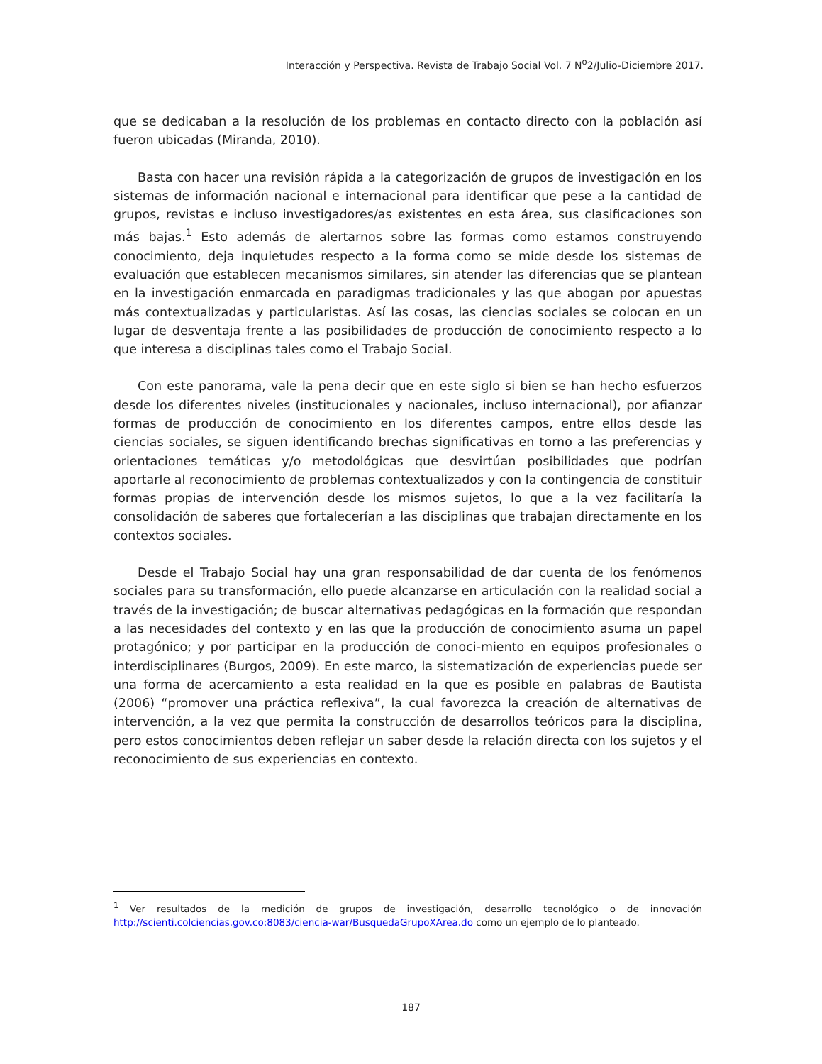Interacción y Perspectiva. Revista de Trabajo Social Vol. 7 N<sup>o</sup>2/Julio-Diciembre 2017.
que se dedicaban a la resolución de los problemas en contacto directo con la población así fueron ubicadas (Miranda, 2010).
Basta con hacer una revisión rápida a la categorización de grupos de investigación en los sistemas de información nacional e internacional para identificar que pese a la cantidad de grupos, revistas e incluso investigadores/as existentes en esta área, sus clasificaciones son más bajas.<sup>1</sup> Esto además de alertarnos sobre las formas como estamos construyendo conocimiento, deja inquietudes respecto a la forma como se mide desde los sistemas de evaluación que establecen mecanismos similares, sin atender las diferencias que se plantean en la investigación enmarcada en paradigmas tradicionales y las que abogan por apuestas más contextualizadas y particularistas. Así las cosas, las ciencias sociales se colocan en un lugar de desventaja frente a las posibilidades de producción de conocimiento respecto a lo que interesa a disciplinas tales como el Trabajo Social.
Con este panorama, vale la pena decir que en este siglo si bien se han hecho esfuerzos desde los diferentes niveles (institucionales y nacionales, incluso internacional), por afianzar formas de producción de conocimiento en los diferentes campos, entre ellos desde las ciencias sociales, se siguen identificando brechas significativas en torno a las preferencias y orientaciones temáticas y/o metodológicas que desvirtúan posibilidades que podrían aportarle al reconocimiento de problemas contextualizados y con la contingencia de constituir formas propias de intervención desde los mismos sujetos, lo que a la vez facilitaría la consolidación de saberes que fortalecerían a las disciplinas que trabajan directamente en los contextos sociales.
Desde el Trabajo Social hay una gran responsabilidad de dar cuenta de los fenómenos sociales para su transformación, ello puede alcanzarse en articulación con la realidad social a través de la investigación; de buscar alternativas pedagógicas en la formación que respondan a las necesidades del contexto y en las que la producción de conocimiento asuma un papel protagónico; y por participar en la producción de conoci-miento en equipos profesionales o interdisciplinares (Burgos, 2009). En este marco, la sistematización de experiencias puede ser una forma de acercamiento a esta realidad en la que es posible en palabras de Bautista (2006) “promover una práctica reflexiva”, la cual favorezca la creación de alternativas de intervención, a la vez que permita la construcción de desarrollos teóricos para la disciplina, pero estos conocimientos deben reflejar un saber desde la relación directa con los sujetos y el reconocimiento de sus experiencias en contexto.
<sup>1</sup> Ver resultados de la medición de grupos de investigación, desarrollo tecnológico o de innovación http://scienti.colciencias.gov.co:8083/ciencia-war/BusquedaGrupoXArea.do como un ejemplo de lo planteado.
187